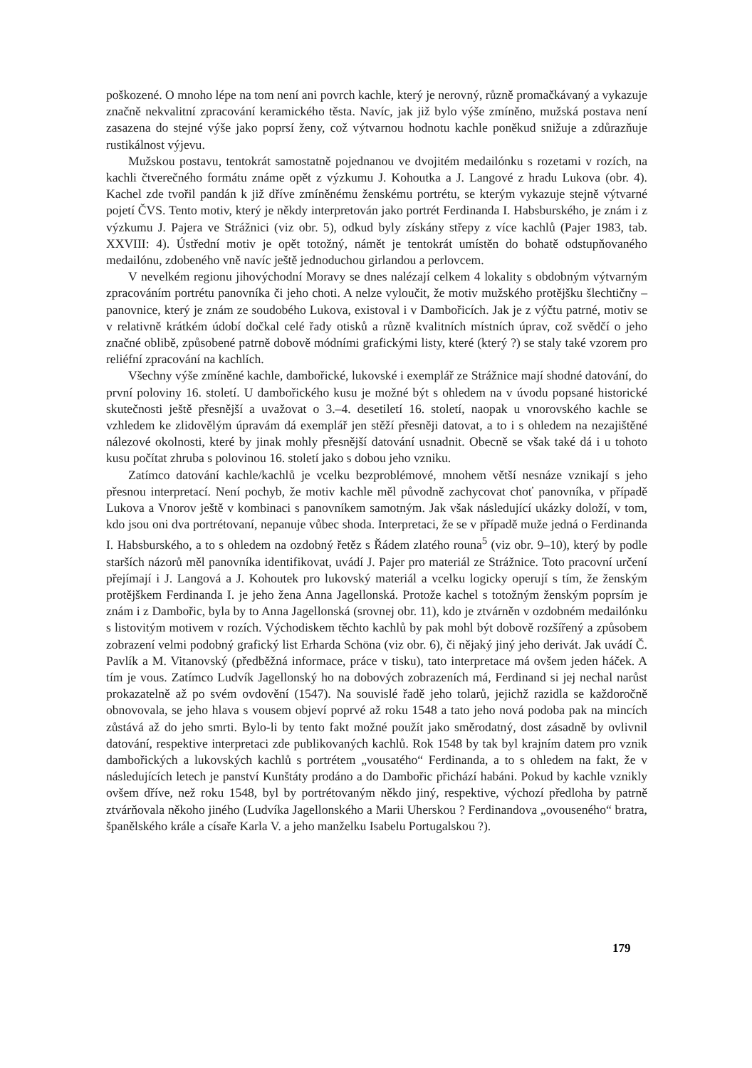poškozené. O mnoho lépe na tom není ani povrch kachle, který je nerovný, různě promačkávaný a vykazuje značně nekvalitní zpracování keramického těsta. Navíc, jak již bylo výše zmíněno, mužská postava není zasazena do stejné výše jako poprsí ženy, což výtvarnou hodnotu kachle poněkud snižuje a zdůrazňuje rustikálnost výjevu.
Mužskou postavu, tentokrát samostatně pojednanou ve dvojitém medailónku s rozetami v rozích, na kachli čtverečného formátu známe opět z výzkumu J. Kohoutka a J. Langové z hradu Lukova (obr. 4). Kachel zde tvořil pandán k již dříve zmíněnému ženskému portrétu, se kterým vykazuje stejně výtvarné pojetí ČVS. Tento motiv, který je někdy interpretován jako portrét Ferdinanda I. Habsburského, je znám i z výzkumu J. Pajera ve Strážnici (viz obr. 5), odkud byly získány střepy z více kachlů (Pajer 1983, tab. XXVIII: 4). Ústřední motiv je opět totožný, námět je tentokrát umístěn do bohatě odstupňovaného medailónu, zdobeného vně navíc ještě jednoduchou girlandou a perlovcem.
V nevelkém regionu jihovýchodní Moravy se dnes nalézají celkem 4 lokality s obdobným výtvarným zpracováním portrétu panovníka či jeho choti. A nelze vyloučit, že motiv mužského protějšku šlechtičny – panovnice, který je znám ze soudobého Lukova, existoval i v Dambořicích. Jak je z výčtu patrné, motiv se v relativně krátkém údobí dočkal celé řady otisků a různě kvalitních místních úprav, což svědčí o jeho značné oblibě, způsobené patrně dobově módními grafickými listy, které (který ?) se staly také vzorem pro reliéfní zpracování na kachlích.
Všechny výše zmíněné kachle, dambořické, lukovské i exemplář ze Strážnice mají shodné datování, do první poloviny 16. století. U dambořického kusu je možné být s ohledem na v úvodu popsané historické skutečnosti ještě přesnější a uvažovat o 3.–4. desetiletí 16. století, naopak u vnorovského kachle se vzhledem ke zlidovělým úpravám dá exemplář jen stěží přesněji datovat, a to i s ohledem na nezajištěné nálezové okolnosti, které by jinak mohly přesnější datování usnadnit. Obecně se však také dá i u tohoto kusu počítat zhruba s polovinou 16. století jako s dobou jeho vzniku.
Zatímco datování kachle/kachlů je vcelku bezproblémové, mnohem větší nesnáze vznikají s jeho přesnou interpretací. Není pochyb, že motiv kachle měl původně zachycovat choť panovníka, v případě Lukova a Vnorov ještě v kombinaci s panovníkem samotným. Jak však následující ukázky doloží, v tom, kdo jsou oni dva portrétovaní, nepanuje vůbec shoda. Interpretaci, že se v případě muže jedná o Ferdinanda I. Habsburského, a to s ohledem na ozdobný řetěz s Řádem zlatého rouna<sup>5</sup> (viz obr. 9–10), který by podle starších názorů měl panovníka identifikovat, uvádí J. Pajer pro materiál ze Strážnice. Toto pracovní určení přejímají i J. Langová a J. Kohoutek pro lukovský materiál a vcelku logicky operují s tím, že ženským protějškem Ferdinanda I. je jeho žena Anna Jagellonská. Protože kachel s totožným ženským poprsím je znám i z Dambořic, byla by to Anna Jagellonská (srovnej obr. 11), kdo je ztvárněn v ozdobném medailónku s listovitým motivem v rozích. Východiskem těchto kachlů by pak mohl být dobově rozšířený a způsobem zobrazení velmi podobný grafický list Erharda Schöna (viz obr. 6), či nějaký jiný jeho derivát. Jak uvádí Č. Pavlík a M. Vitanovský (předběžná informace, práce v tisku), tato interpretace má ovšem jeden háček. A tím je vous. Zatímco Ludvík Jagellonský ho na dobových zobrazeních má, Ferdinand si jej nechal narůst prokazatelně až po svém ovdovění (1547). Na souvislé řadě jeho tolarů, jejichž razidla se každoročně obnovovala, se jeho hlava s vousem objeví poprvé až roku 1548 a tato jeho nová podoba pak na mincích zůstává až do jeho smrti. Bylo-li by tento fakt možné použít jako směrodatný, dost zásadně by ovlivnil datování, respektive interpretaci zde publikovaných kachlů. Rok 1548 by tak byl krajním datem pro vznik dambořických a lukovských kachlů s portrétem „vousatého“ Ferdinanda, a to s ohledem na fakt, že v následujících letech je panství Kunštáty prodáno a do Dambořic přichází habáni. Pokud by kachle vznikly ovšem dříve, než roku 1548, byl by portrétovaným někdo jiný, respektive, výchozí předloha by patrně ztvárňovala někoho jiného (Ludvíka Jagellonského a Marii Uherskou ? Ferdinandova „ovouseného“ bratra, španělského krále a císaře Karla V. a jeho manželku Isabelu Portugalskou ?).
179